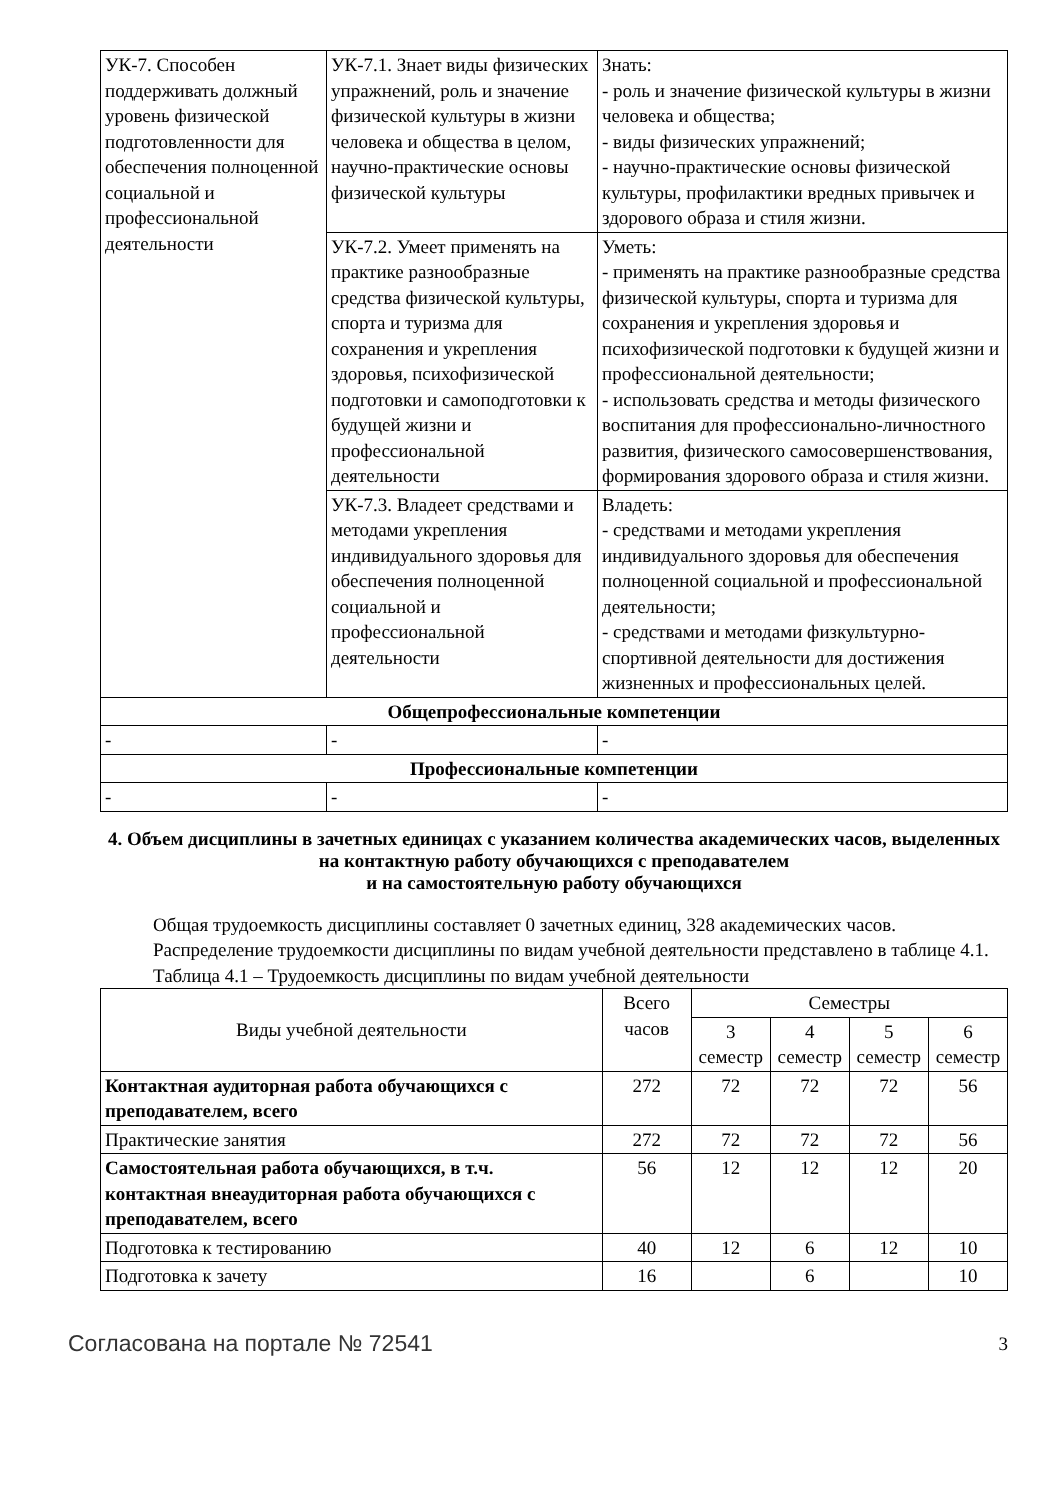| УК-7. Способен поддерживать должный уровень физической подготовленности для обеспечения полноценной социальной и профессиональной деятельности | УК-7.1. Знает виды физических упражнений, роль и значение физической культуры в жизни человека и общества в целом, научно-практические основы физической культуры | Знать: - роль и значение физической культуры в жизни человека и общества; - виды физических упражнений; - научно-практические основы физической культуры, профилактики вредных привычек и здорового образа и стиля жизни. |
| | УК-7.2. Умеет применять на практике разнообразные средства физической культуры, спорта и туризма для сохранения и укрепления здоровья, психофизической подготовки и самоподготовки к будущей жизни и профессиональной деятельности | Уметь: - применять на практике разнообразные средства физической культуры, спорта и туризма для сохранения и укрепления здоровья и психофизической подготовки к будущей жизни и профессиональной деятельности; - использовать средства и методы физического воспитания для профессионально-личностного развития, физического самосовершенствования, формирования здорового образа и стиля жизни. |
| | УК-7.3. Владеет средствами и методами укрепления индивидуального здоровья для обеспечения полноценной социальной и профессиональной деятельности | Владеть: - средствами и методами укрепления индивидуального здоровья для обеспечения полноценной социальной и профессиональной деятельности; - средствами и методами физкультурно-спортивной деятельности для достижения жизненных и профессиональных целей. |
| Общепрофессиональные компетенции | | |
| - | - | - |
| Профессиональные компетенции | | |
| - | - | - |
4. Объем дисциплины в зачетных единицах с указанием количества академических часов, выделенных на контактную работу обучающихся с преподавателем
и на самостоятельную работу обучающихся
Общая трудоемкость дисциплины составляет 0 зачетных единиц, 328 академических часов.
Распределение трудоемкости дисциплины по видам учебной деятельности представлено в таблице 4.1.
Таблица 4.1 – Трудоемкость дисциплины по видам учебной деятельности
| Виды учебной деятельности | Всего часов | Семестры | | | |
| --- | --- | --- | --- | --- | --- |
| | | 3 семестр | 4 семестр | 5 семестр | 6 семестр |
| Контактная аудиторная работа обучающихся с преподавателем, всего | 272 | 72 | 72 | 72 | 56 |
| Практические занятия | 272 | 72 | 72 | 72 | 56 |
| Самостоятельная работа обучающихся, в т.ч. контактная внеаудиторная работа обучающихся с преподавателем, всего | 56 | 12 | 12 | 12 | 20 |
| Подготовка к тестированию | 40 | 12 | 6 | 12 | 10 |
| Подготовка к зачету | 16 | | 6 | | 10 |
Согласована на портале № 72541 3